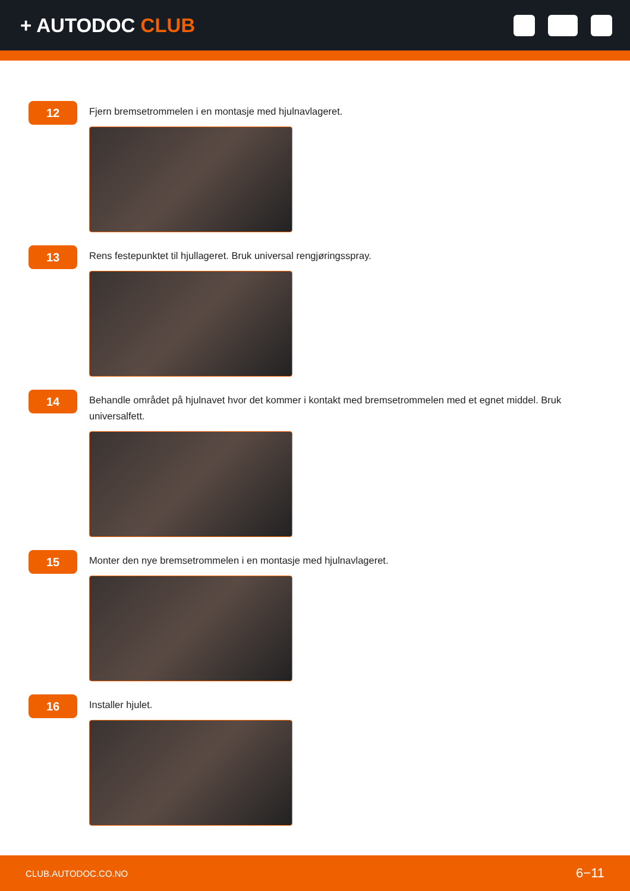+ AUTODOC CLUB
12
Fjern bremsetrommelen i en montasje med hjulnavlageret.
13
Rens festepunktet til hjullageret. Bruk universal rengjøringsspray.
14
Behandle området på hjulnavet hvor det kommer i kontakt med bremsetrommelen med et egnet middel. Bruk universalfett.
15
Monter den nye bremsetrommelen i en montasje med hjulnavlageret.
16
Installer hjulet.
CLUB.AUTODOC.CO.NO 6−11